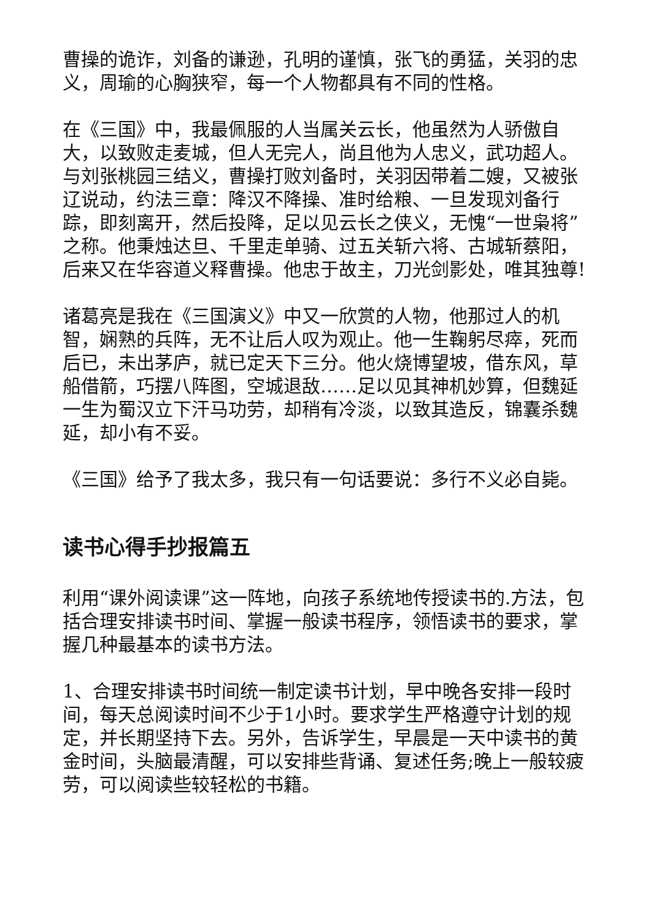曹操的诡诈，刘备的谦逊，孔明的谨慎，张飞的勇猛，关羽的忠义，周瑜的心胸狭窄，每一个人物都具有不同的性格。
在《三国》中，我最佩服的人当属关云长，他虽然为人骄傲自大，以致败走麦城，但人无完人，尚且他为人忠义，武功超人。与刘张桃园三结义，曹操打败刘备时，关羽因带着二嫂，又被张辽说动，约法三章：降汉不降操、准时给粮、一旦发现刘备行踪，即刻离开，然后投降，足以见云长之侠义，无愧“一世枭将”之称。他秉烛达旦、千里走单骑、过五关斩六将、古城斩蔡阳，后来又在华容道义释曹操。他忠于故主，刀光剑影处，唯其独尊!
诸葛亮是我在《三国演义》中又一欣赏的人物，他那过人的机智，娴熟的兵阵，无不让后人叹为观止。他一生鞠躬尽瘁，死而后已，未出茅庐，就已定天下三分。他火烧博望坡，借东风，草船借箭，巧摆八阵图，空城退敌……足以见其神机妙算，但魏延一生为蜀汉立下汗马功劳，却稍有冷淡，以致其造反，锦囊杀魏延，却小有不妥。
《三国》给予了我太多，我只有一句话要说：多行不义必自毙。
读书心得手抄报篇五
利用“课外阅读课”这一阵地，向孩子系统地传授读书的.方法，包括合理安排读书时间、掌握一般读书程序，领悟读书的要求，掌握几种最基本的读书方法。
1、合理安排读书时间统一制定读书计划，早中晚各安排一段时间，每天总阅读时间不少于1小时。要求学生严格遵守计划的规定，并长期坚持下去。另外，告诉学生，早晨是一天中读书的黄金时间，头脑最清醒，可以安排些背诵、复述任务;晚上一般较疲劳，可以阅读些较轻松的书籍。